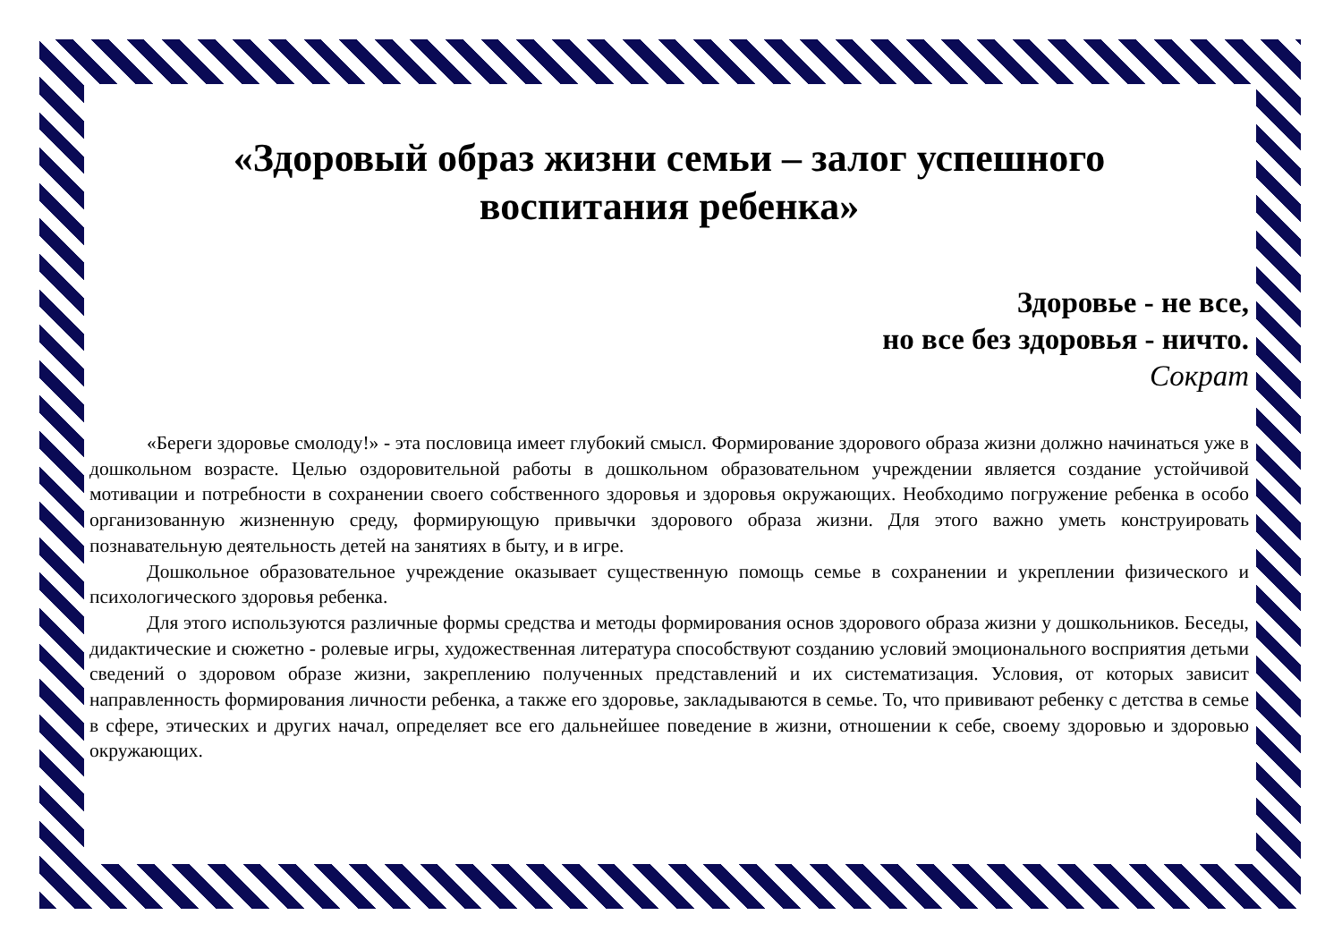«Здоровый образ жизни семьи – залог успешного
воспитания ребенка»
Здоровье - не все,
но все без здоровья - ничто.
Сократ
«Береги здоровье смолоду!» - эта пословица имеет глубокий смысл. Формирование здорового образа жизни должно начинаться уже в дошкольном возрасте. Целью оздоровительной работы в дошкольном образовательном учреждении является создание устойчивой мотивации и потребности в сохранении своего собственного здоровья и здоровья окружающих. Необходимо погружение ребенка в особо организованную жизненную среду, формирующую привычки здорового образа жизни. Для этого важно уметь конструировать познавательную деятельность детей на занятиях в быту, и в игре.
Дошкольное образовательное учреждение оказывает существенную помощь семье в сохранении и укреплении физического и психологического здоровья ребенка.
Для этого используются различные формы средства и методы формирования основ здорового образа жизни у дошкольников. Беседы, дидактические и сюжетно - ролевые игры, художественная литература способствуют созданию условий эмоционального восприятия детьми сведений о здоровом образе жизни, закреплению полученных представлений и их систематизация. Условия, от которых зависит направленность формирования личности ребенка, а также его здоровье, закладываются в семье. То, что прививают ребенку с детства в семье в сфере, этических и других начал, определяет все его дальнейшее поведение в жизни, отношении к себе, своему здоровью и здоровью окружающих.